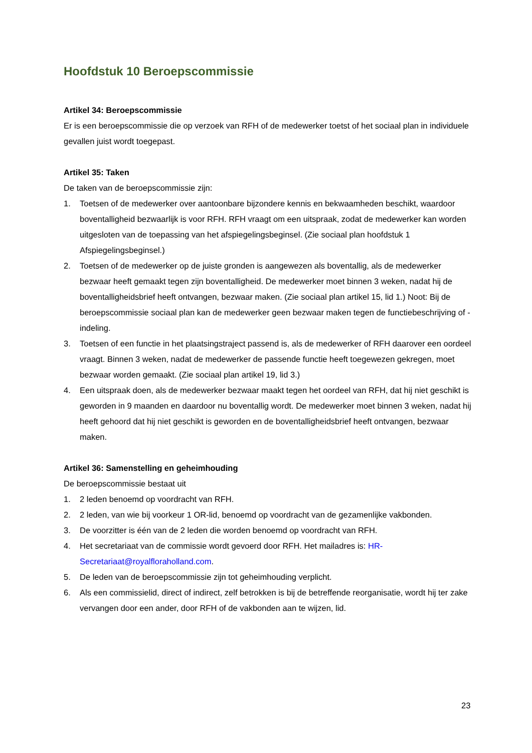Hoofdstuk 10 Beroepscommissie
Artikel 34: Beroepscommissie
Er is een beroepscommissie die op verzoek van RFH of de medewerker toetst of het sociaal plan in individuele gevallen juist wordt toegepast.
Artikel 35: Taken
De taken van de beroepscommissie zijn:
1. Toetsen of de medewerker over aantoonbare bijzondere kennis en bekwaamheden beschikt, waardoor boventalligheid bezwaarlijk is voor RFH. RFH vraagt om een uitspraak, zodat de medewerker kan worden uitgesloten van de toepassing van het afspiegelingsbeginsel. (Zie sociaal plan hoofdstuk 1 Afspiegelingsbeginsel.)
2. Toetsen of de medewerker op de juiste gronden is aangewezen als boventallig, als de medewerker bezwaar heeft gemaakt tegen zijn boventalligheid. De medewerker moet binnen 3 weken, nadat hij de boventalligheidsbrief heeft ontvangen, bezwaar maken. (Zie sociaal plan artikel 15, lid 1.) Noot: Bij de beroepscommissie sociaal plan kan de medewerker geen bezwaar maken tegen de functiebeschrijving of -indeling.
3. Toetsen of een functie in het plaatsingstraject passend is, als de medewerker of RFH daarover een oordeel vraagt. Binnen 3 weken, nadat de medewerker de passende functie heeft toegewezen gekregen, moet bezwaar worden gemaakt. (Zie sociaal plan artikel 19, lid 3.)
4. Een uitspraak doen, als de medewerker bezwaar maakt tegen het oordeel van RFH, dat hij niet geschikt is geworden in 9 maanden en daardoor nu boventallig wordt. De medewerker moet binnen 3 weken, nadat hij heeft gehoord dat hij niet geschikt is geworden en de boventalligheidsbrief heeft ontvangen, bezwaar maken.
Artikel 36: Samenstelling en geheimhouding
De beroepscommissie bestaat uit
1. 2 leden benoemd op voordracht van RFH.
2. 2 leden, van wie bij voorkeur 1 OR-lid, benoemd op voordracht van de gezamenlijke vakbonden.
3. De voorzitter is één van de 2 leden die worden benoemd op voordracht van RFH.
4. Het secretariaat van de commissie wordt gevoerd door RFH. Het mailadres is: HR-Secretariaat@royalfloraholland.com.
5. De leden van de beroepscommissie zijn tot geheimhouding verplicht.
6. Als een commissielid, direct of indirect, zelf betrokken is bij de betreffende reorganisatie, wordt hij ter zake vervangen door een ander, door RFH of de vakbonden aan te wijzen, lid.
23